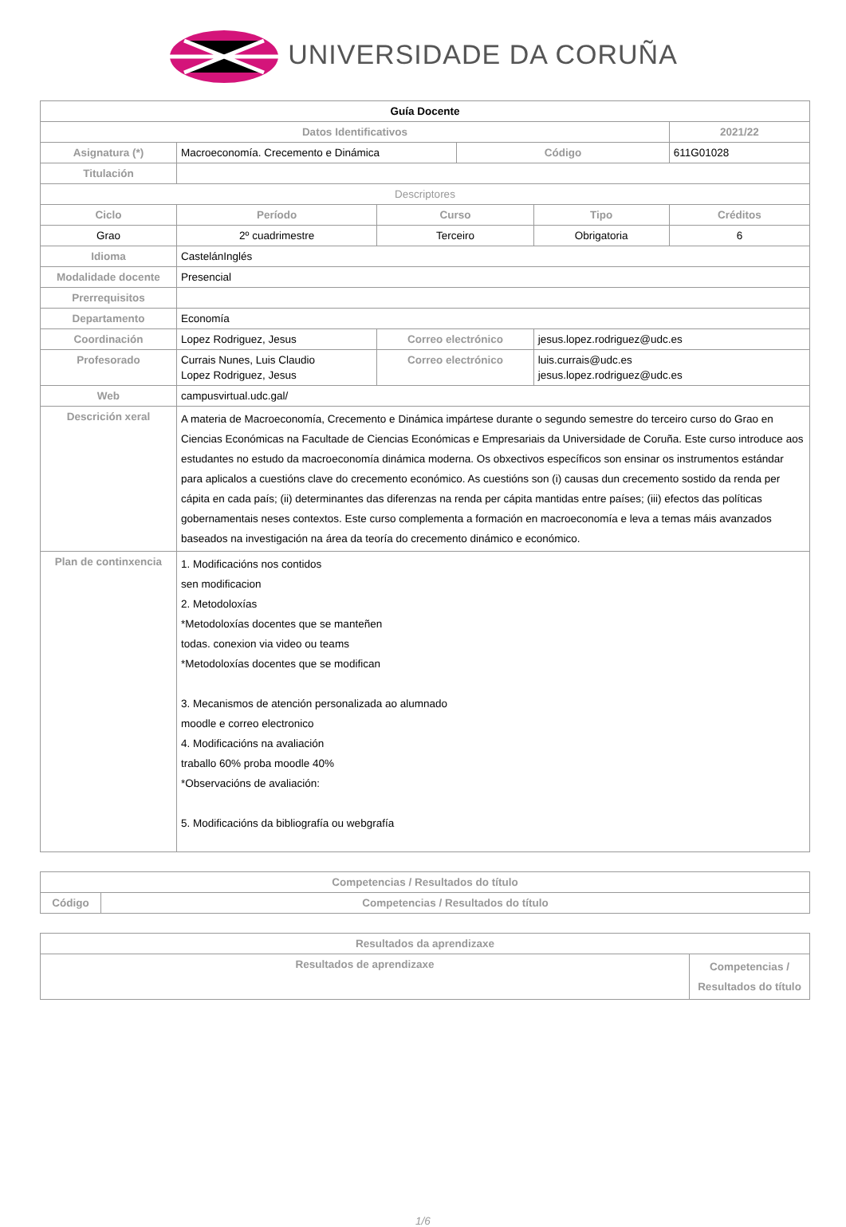UNIVERSIDADE DA CORUÑA
| Guía Docente | | | | | | |
| Datos Identificativos | | | | | | 2021/22 |
| Asignatura (*) | Macroeconomía. Crecemento e Dinámica | | | Código | | 611G01028 |
| Titulación | | | | | | |
| Descriptores | | | | | | |
| Ciclo | | Período | Curso | | Tipo | Créditos |
| Grao | | 2º cuadrimestre | Terceiro | | Obrigatoria | 6 |
| Idioma | CastelánInglés | | | | | |
| Modalidade docente | Presencial | | | | | |
| Prerrequisitos | | | | | | |
| Departamento | Economía | | | | | |
| Coordinación | Lopez Rodriguez, Jesus | | Correo electrónico | | jesus.lopez.rodriguez@udc.es | |
| Profesorado | Currais Nunes, Luis Claudio Lopez Rodriguez, Jesus | | Correo electrónico | | luis.currais@udc.es jesus.lopez.rodriguez@udc.es | |
| Web | campusvirtual.udc.gal/ | | | | | |
| Descrición xeral | A materia de Macroeconomía, Crecemento e Dinámica impártese durante o segundo semestre do terceiro curso do Grao en Ciencias Económicas na Facultade de Ciencias Económicas e Empresariais da Universidade de Coruña. Este curso introduce aos estudantes no estudo da macroeconomía dinámica moderna. Os obxectivos específicos son ensinar os instrumentos estándar para aplicalos a cuestións clave do crecemento económico. As cuestións son (i) causas dun crecemento sostido da renda per cápita en cada país; (ii) determinantes das diferenzas na renda per cápita mantidas entre países; (iii) efectos das políticas gobernamentais neses contextos. Este curso complementa a formación en macroeconomía e leva a temas máis avanzados baseados na investigación na área da teoría do crecemento dinámico e económico. | | | | | |
| Plan de continxencia | 1. Modificacións nos contidos sen modificacion 2. Metodoloxías *Metodoloxías docentes que se manteñen todas. conexion via video ou teams *Metodoloxías docentes que se modifican 3. Mecanismos de atención personalizada ao alumnado moodle e correo electronico 4. Modificacións na avaliación traballo 60% proba moodle 40% *Observacións de avaliación: 5. Modificacións da bibliografía ou webgrafía | | | | | |
| Competencias / Resultados do título | |
| --- | --- |
| Código | Competencias / Resultados do título |
| Resultados da aprendizaxe | |
| --- | --- |
| Resultados de aprendizaxe | Competencias / Resultados do título |
1/6